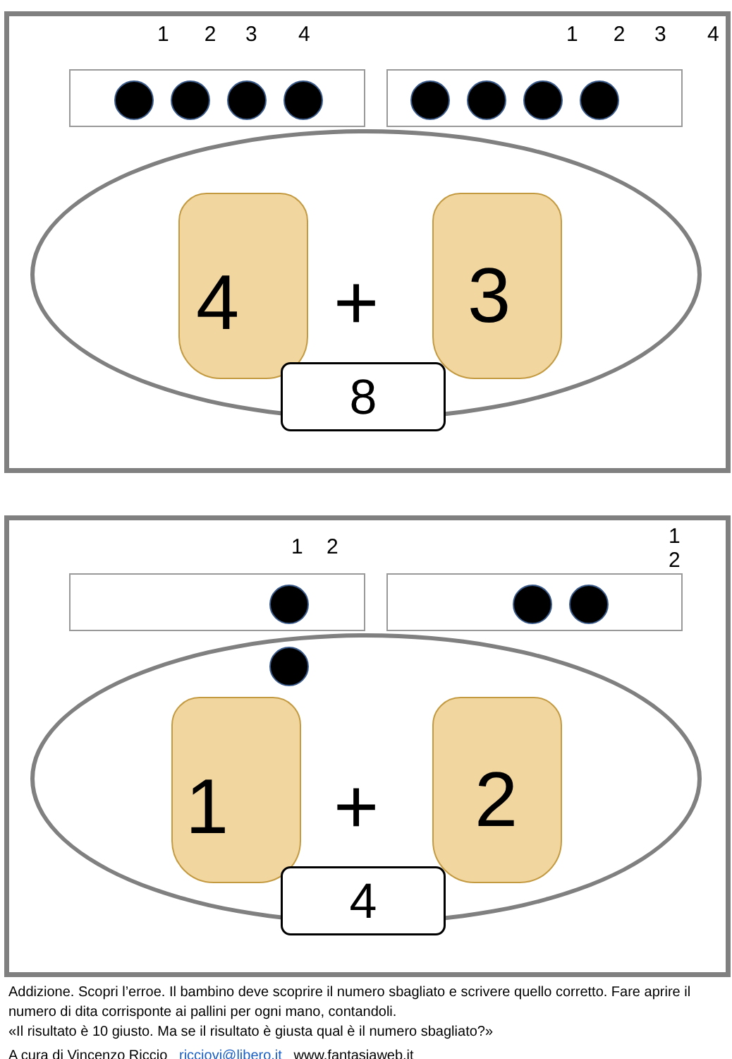1 2 3 4 1 2 3 4
4 + 3
8
1 2 1 2
1 + 2
4
Addizione. Scopri l’erroe. Il bambino deve scoprire il numero sbagliato e scrivere quello corretto. Fare aprire il numero di dita corrisponte ai pallini per ogni mano, contandoli.
«Il risultato è 10 giusto. Ma se il risultato è giusta qual è il numero sbagliato?»
A cura di Vincenzo Riccio ricciovi@libero.it www.fantasiaweb.it